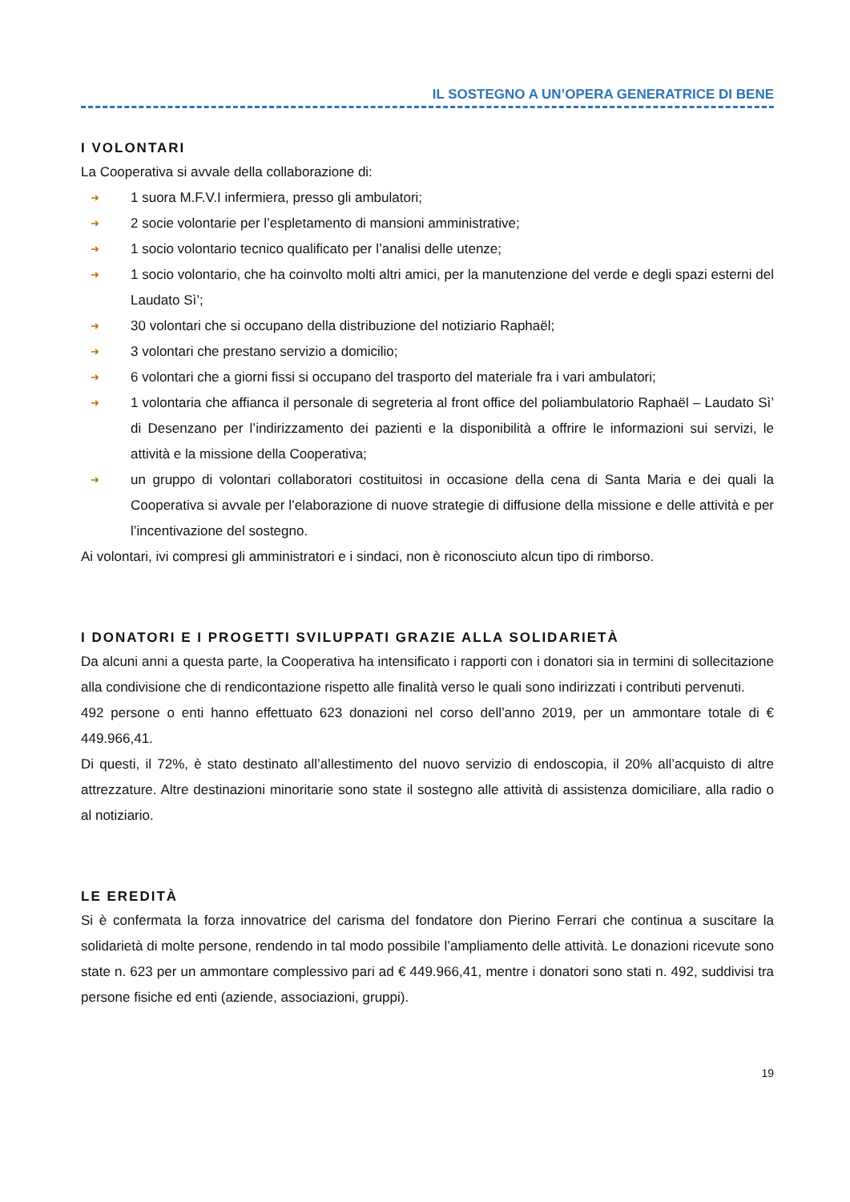IL SOSTEGNO A UN’OPERA GENERATRICE DI BENE
I VOLONTARI
La Cooperativa si avvale della collaborazione di:
➜ 1 suora M.F.V.I infermiera, presso gli ambulatori;
➜ 2 socie volontarie per l’espletamento di mansioni amministrative;
➜ 1 socio volontario tecnico qualificato per l’analisi delle utenze;
➜ 1 socio volontario, che ha coinvolto molti altri amici, per la manutenzione del verde e degli spazi esterni del Laudato Sì’;
➜ 30 volontari che si occupano della distribuzione del notiziario Raphaël;
➜ 3 volontari che prestano servizio a domicilio;
➜ 6 volontari che a giorni fissi si occupano del trasporto del materiale fra i vari ambulatori;
➜ 1 volontaria che affianca il personale di segreteria al front office del poliambulatorio Raphaël – Laudato Sì’ di Desenzano per l’indirizzamento dei pazienti e la disponibilità a offrire le informazioni sui servizi, le attività e la missione della Cooperativa;
➜ un gruppo di volontari collaboratori costituitosi in occasione della cena di Santa Maria e dei quali la Cooperativa si avvale per l’elaborazione di nuove strategie di diffusione della missione e delle attività e per l’incentivazione del sostegno.
Ai volontari, ivi compresi gli amministratori e i sindaci, non è riconosciuto alcun tipo di rimborso.
I DONATORI E I PROGETTI SVILUPPATI GRAZIE ALLA SOLIDARIETÀ
Da alcuni anni a questa parte, la Cooperativa ha intensificato i rapporti con i donatori sia in termini di sollecitazione alla condivisione che di rendicontazione rispetto alle finalità verso le quali sono indirizzati i contributi pervenuti.
492 persone o enti hanno effettuato 623 donazioni nel corso dell’anno 2019, per un ammontare totale di € 449.966,41.
Di questi, il 72%, è stato destinato all’allestimento del nuovo servizio di endoscopia, il 20% all’acquisto di altre attrezzature. Altre destinazioni minoritarie sono state il sostegno alle attività di assistenza domiciliare, alla radio o al notiziario.
LE EREDITÀ
Si è confermata la forza innovatrice del carisma del fondatore don Pierino Ferrari che continua a suscitare la solidarietà di molte persone, rendendo in tal modo possibile l’ampliamento delle attività. Le donazioni ricevute sono state n. 623 per un ammontare complessivo pari ad € 449.966,41, mentre i donatori sono stati n. 492, suddivisi tra persone fisiche ed enti (aziende, associazioni, gruppi).
19